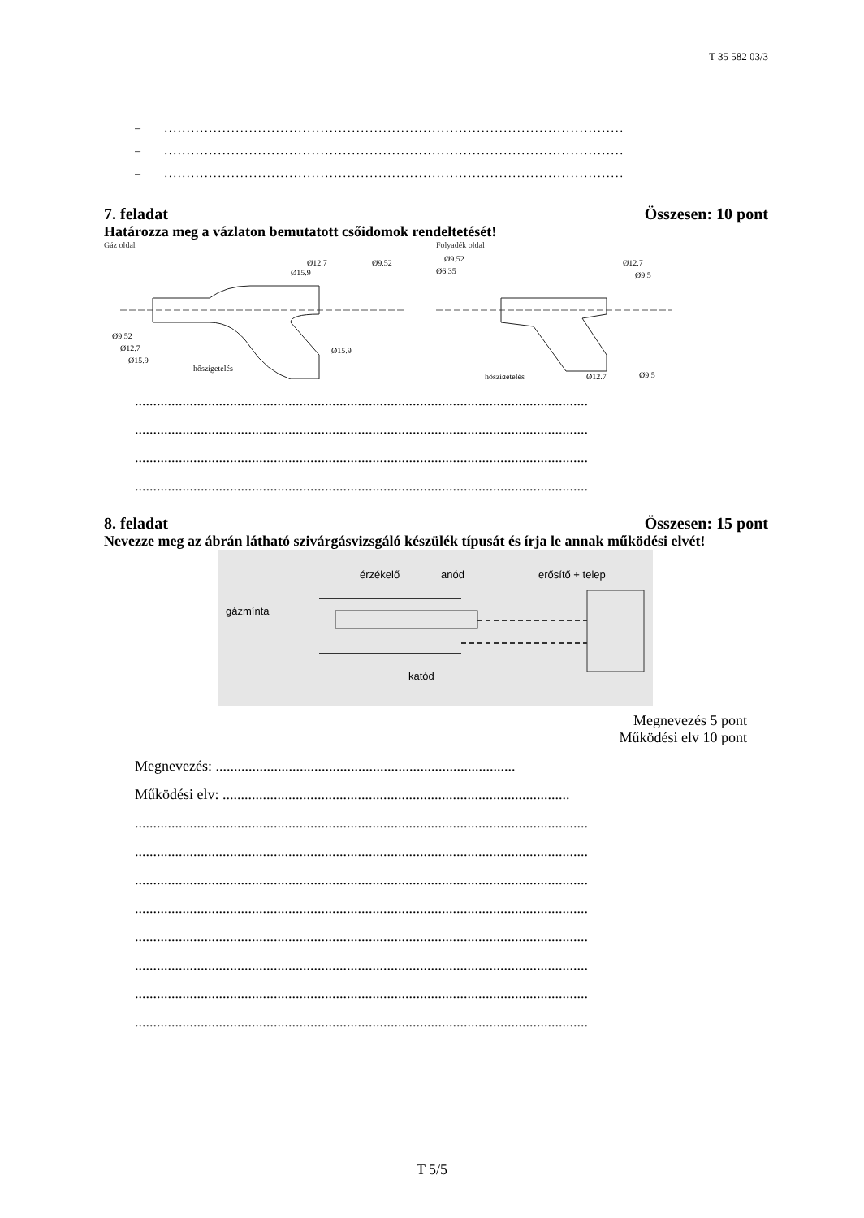T 35 582 03/3
– .......................................................................................................
– .......................................................................................................
– .......................................................................................................
7. feladat Összesen: 10 pont
Határozza meg a vázlaton bemutatott csőidomok rendeltetését!
Gáz oldal
Ø9.52
Ø12.7
Ø15.9
hőszigetelés
Ø12.7
Ø15.9
Ø9.52
Ø15.9
Folyadék oldal
Ø9.52
Ø6.35
Ø12.7
Ø9.5
hőszigetelés
Ø12.7
Ø9.5
............................................................................................................................
............................................................................................................................
............................................................................................................................
............................................................................................................................
8. feladat Összesen: 15 pont
Nevezze meg az ábrán látható szivárgásvizsgáló készülék típusát és írja le annak működési elvét!
érzékelő
anód
erősítő + telep
gázmínta
katód
Megnevezés 5 pont
Működési elv 10 pont
Megnevezés: ..................................................................................
Működési elv: ...............................................................................................
............................................................................................................................
............................................................................................................................
............................................................................................................................
............................................................................................................................
............................................................................................................................
............................................................................................................................
............................................................................................................................
............................................................................................................................
T 5/5